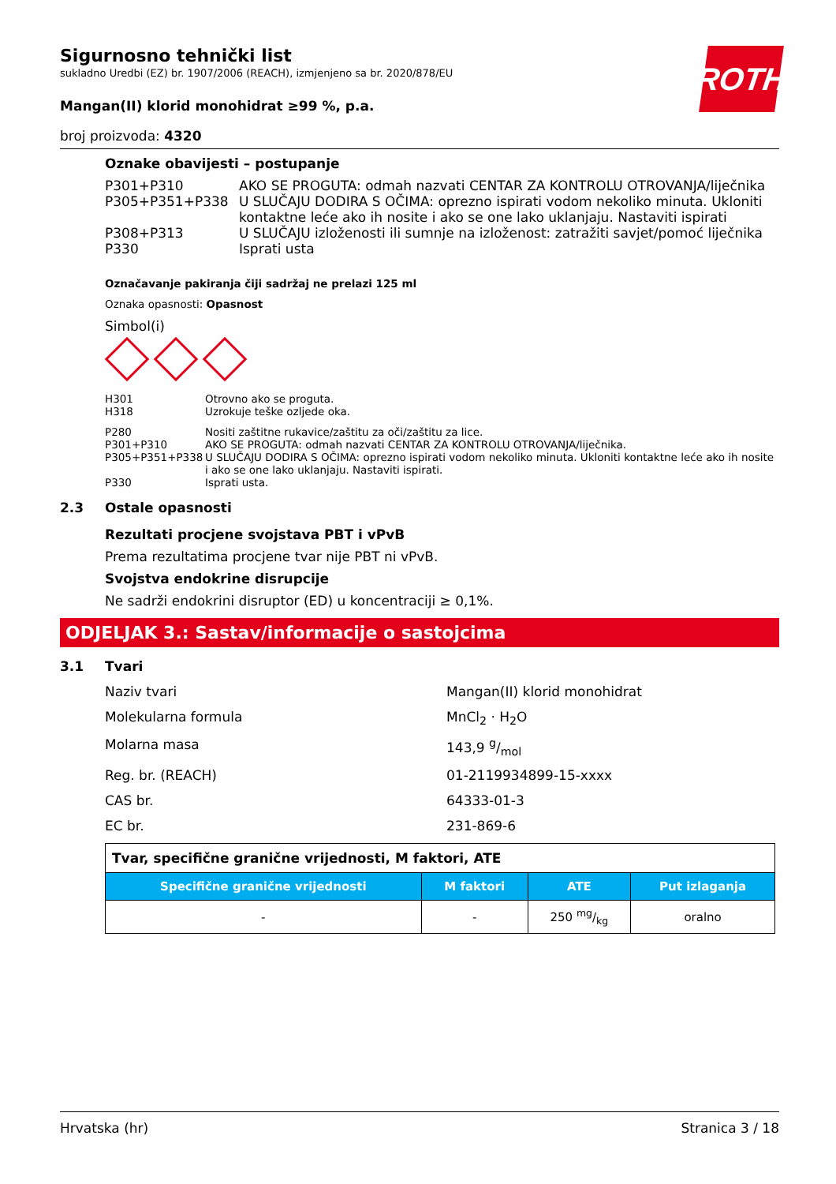ROTH
Sigurnosno tehnički list
sukladno Uredbi (EZ) br. 1907/2006 (REACH), izmjenjeno sa br. 2020/878/EU
Mangan(II) klorid monohidrat ≥99 %, p.a.
broj proizvoda: 4320
Oznake obavijesti – postupanje
P301+P310 AKO SE PROGUTA: odmah nazvati CENTAR ZA KONTROLU OTROVANJA/liječnika
P305+P351+P338 U SLUČAJU DODIRA S OČIMA: oprezno ispirati vodom nekoliko minuta. Ukloniti kontaktne leće ako ih nosite i ako se one lako uklanjaju. Nastaviti ispirati
P308+P313 U SLUČAJU izloženosti ili sumnje na izloženost: zatražiti savjet/pomoć liječnika
P330 Isprati usta
Označavanje pakiranja čiji sadržaj ne prelazi 125 ml
Oznaka opasnosti: Opasnost
Simbol(i)
H301 Otrovno ako se proguta.
H318 Uzrokuje teške ozljede oka.
P280 Nositi zaštitne rukavice/zaštitu za oči/zaštitu za lice.
P301+P310 AKO SE PROGUTA: odmah nazvati CENTAR ZA KONTROLU OTROVANJA/liječnika.
P305+P351+P338 U SLUČAJU DODIRA S OČIMA: oprezno ispirati vodom nekoliko minuta. Ukloniti kontaktne leće ako ih nosite i ako se one lako uklanjaju. Nastaviti ispirati.
P330 Isprati usta.
2.3 Ostale opasnosti
Rezultati procjene svojstava PBT i vPvB
Prema rezultatima procjene tvar nije PBT ni vPvB.
Svojstva endokrine disrupcije
Ne sadrži endokrini disruptor (ED) u koncentraciji ≥ 0,1%.
ODJELJAK 3.: Sastav/informacije o sastojcima
3.1 Tvari
Naziv tvari Mangan(II) klorid monohidrat
Molekularna formula MnCl<sub>2</sub> · H<sub>2</sub>O
Molarna masa 143,9 g/mol
Reg. br. (REACH) 01-2119934899-15-xxxx
CAS br. 64333-01-3
EC br. 231-869-6
| Tvar, specifične granične vrijednosti, M faktori, ATE | | | |
| Specifične granične vrijednosti | M faktori | ATE | Put izlaganja |
| - | - | 250 mg/kg | oralno |
Hrvatska (hr) Stranica 3 / 18